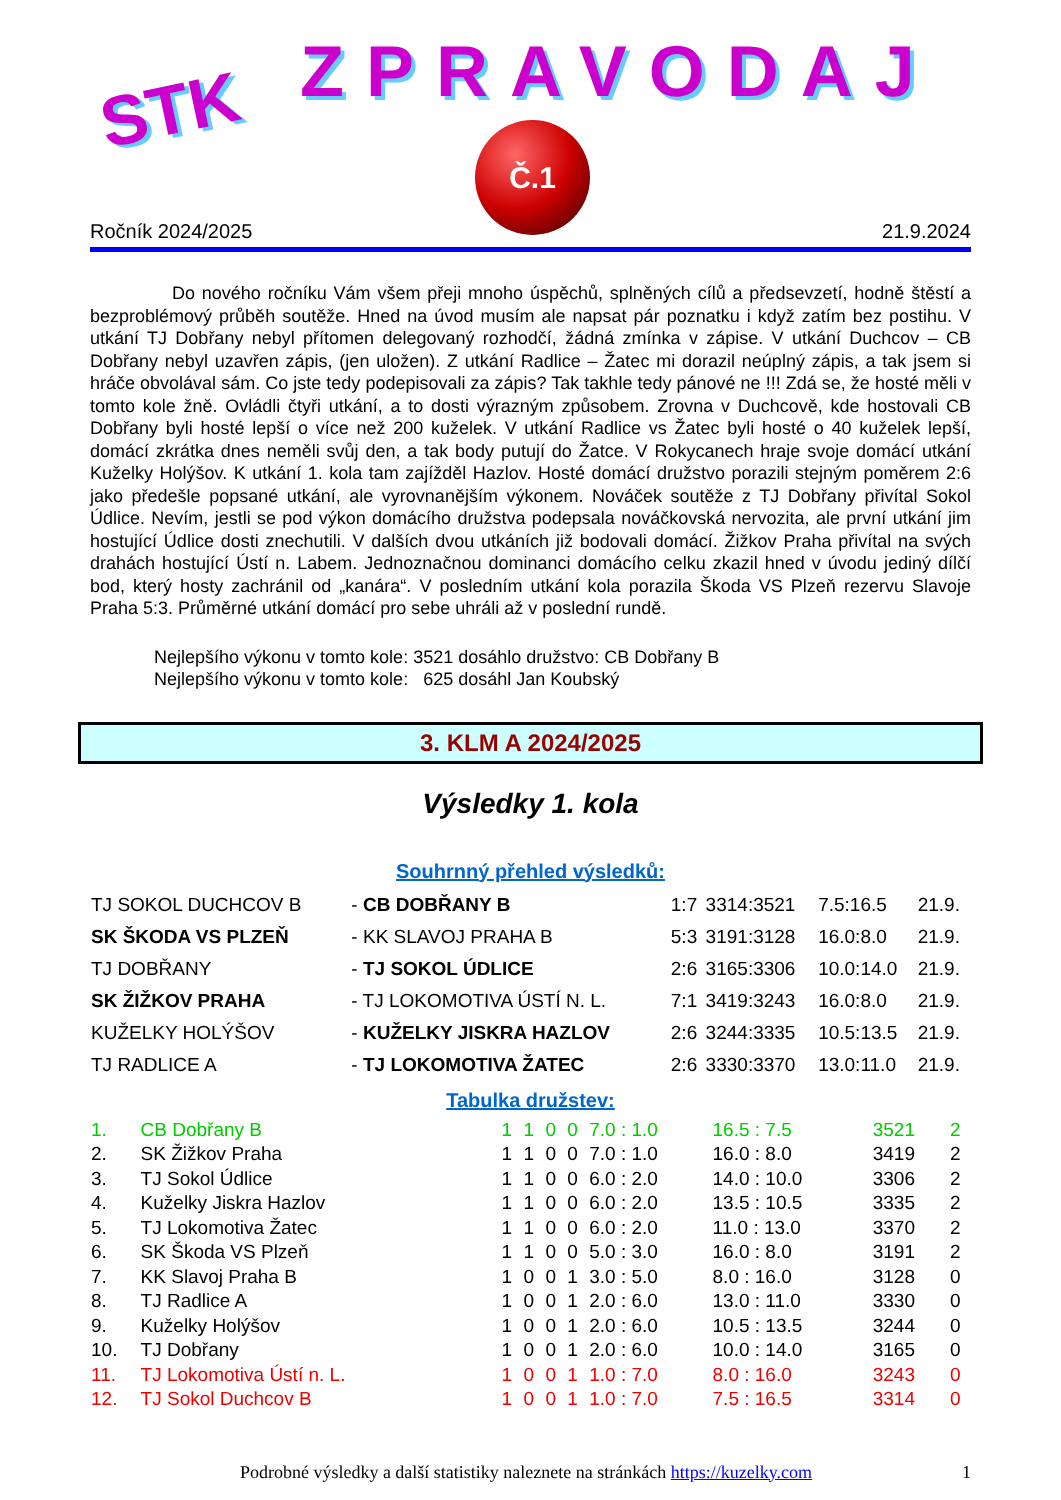STK ZPRAVODAJ
Č.1
Ročník 2024/2025 21.9.2024
Do nového ročníku Vám všem přeji mnoho úspěchů, splněných cílů a předsevzetí, hodně štěstí a bezproblémový průběh soutěže. Hned na úvod musím ale napsat pár poznatku i když zatím bez postihu. V utkání TJ Dobřany nebyl přítomen delegovaný rozhodčí, žádná zmínka v zápise. V utkání Duchcov – CB Dobřany nebyl uzavřen zápis, (jen uložen). Z utkání Radlice – Žatec mi dorazil neúplný zápis, a tak jsem si hráče obvolával sám. Co jste tedy podepisovali za zápis? Tak takhle tedy pánové ne !!! Zdá se, že hosté měli v tomto kole žně. Ovládli čtyři utkání, a to dosti výrazným způsobem. Zrovna v Duchcově, kde hostovali CB Dobřany byli hosté lepší o více než 200 kuželek. V utkání Radlice vs Žatec byli hosté o 40 kuželek lepší, domácí zkrátka dnes neměli svůj den, a tak body putují do Žatce. V Rokycanech hraje svoje domácí utkání Kuželky Holýšov. K utkání 1. kola tam zajížděl Hazlov. Hosté domácí družstvo porazili stejným poměrem 2:6 jako předešle popsané utkání, ale vyrovnanějším výkonem. Nováček soutěže z TJ Dobřany přivítal Sokol Údlice. Nevím, jestli se pod výkon domácího družstva podepsala nováčkovská nervozita, ale první utkání jim hostující Údlice dosti znechutili. V dalších dvou utkáních již bodovali domácí. Žižkov Praha přivítal na svých drahách hostující Ústí n. Labem. Jednoznačnou dominanci domácího celku zkazil hned v úvodu jediný dílčí bod, který hosty zachránil od „kanára“. V posledním utkání kola porazila Škoda VS Plzeň rezervu Slavoje Praha 5:3. Průměrné utkání domácí pro sebe uhráli až v poslední rundě.
Nejlepšího výkonu v tomto kole: 3521 dosáhlo družstvo: CB Dobřany B
Nejlepšího výkonu v tomto kole: 625 dosáhl Jan Koubský
3. KLM A 2024/2025
Výsledky 1. kola
Souhrnný přehled výsledků:
| TJ SOKOL DUCHCOV B | - CB DOBŘANY B | 1:7 | 3314:3521 | 7.5:16.5 | 21.9. |
| SK ŠKODA VS PLZEŇ | - KK SLAVOJ PRAHA B | 5:3 | 3191:3128 | 16.0:8.0 | 21.9. |
| TJ DOBŘANY | - TJ SOKOL ÚDLICE | 2:6 | 3165:3306 | 10.0:14.0 | 21.9. |
| SK ŽIŽKOV PRAHA | - TJ LOKOMOTIVA ÚSTÍ N. L. | 7:1 | 3419:3243 | 16.0:8.0 | 21.9. |
| KUŽELKY HOLÝŠOV | - KUŽELKY JISKRA HAZLOV | 2:6 | 3244:3335 | 10.5:13.5 | 21.9. |
| TJ RADLICE A | - TJ LOKOMOTIVA ŽATEC | 2:6 | 3330:3370 | 13.0:11.0 | 21.9. |
Tabulka družstev:
| 1. | CB Dobřany B | 1 | 1 | 0 | 0 | 7.0 : 1.0 | 16.5 : 7.5 | 3521 | 2 |
| 2. | SK Žižkov Praha | 1 | 1 | 0 | 0 | 7.0 : 1.0 | 16.0 : 8.0 | 3419 | 2 |
| 3. | TJ Sokol Údlice | 1 | 1 | 0 | 0 | 6.0 : 2.0 | 14.0 : 10.0 | 3306 | 2 |
| 4. | Kuželky Jiskra Hazlov | 1 | 1 | 0 | 0 | 6.0 : 2.0 | 13.5 : 10.5 | 3335 | 2 |
| 5. | TJ Lokomotiva Žatec | 1 | 1 | 0 | 0 | 6.0 : 2.0 | 11.0 : 13.0 | 3370 | 2 |
| 6. | SK Škoda VS Plzeň | 1 | 1 | 0 | 0 | 5.0 : 3.0 | 16.0 : 8.0 | 3191 | 2 |
| 7. | KK Slavoj Praha B | 1 | 0 | 0 | 1 | 3.0 : 5.0 | 8.0 : 16.0 | 3128 | 0 |
| 8. | TJ Radlice A | 1 | 0 | 0 | 1 | 2.0 : 6.0 | 13.0 : 11.0 | 3330 | 0 |
| 9. | Kuželky Holýšov | 1 | 0 | 0 | 1 | 2.0 : 6.0 | 10.5 : 13.5 | 3244 | 0 |
| 10. | TJ Dobřany | 1 | 0 | 0 | 1 | 2.0 : 6.0 | 10.0 : 14.0 | 3165 | 0 |
| 11. | TJ Lokomotiva Ústí n. L. | 1 | 0 | 0 | 1 | 1.0 : 7.0 | 8.0 : 16.0 | 3243 | 0 |
| 12. | TJ Sokol Duchcov B | 1 | 0 | 0 | 1 | 1.0 : 7.0 | 7.5 : 16.5 | 3314 | 0 |
Podrobné výsledky a další statistiky naleznete na stránkách https://kuzelky.com 1